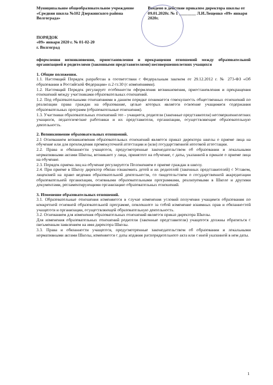Муниципальное общеобразовательное учреждение «Средняя школа №102 Дзержинского района Волгограда»
Введено в действие приказом директора школы от 09.01.2020г. № 1 ________ Л.И.Лещенко «09» января 2020г.
ПОРЯДОК
«09» января 2020 г. № 01-02-20
г. Волгоград
оформления возникновения, приостановления и прекращения отношений между образовательной организацией и родителями (законными представителями) несовершеннолетних учащихся
1. Общие положения.
1.1. Настоящий Порядок разработан в соответствии с Федеральным законом от 29.12.2012 г. № 273-ФЗ «Об образовании в Российской Федерации» п.2 ст.30 (с изменениями).
1.2. Настоящий Порядок регулирует особенности оформления возникновения, приостановления и прекращения отношений между участниками образовательных отношений.
1.2. Под образовательными отношениями в данном порядке понимается совокупность общественных отношений по реализации права граждан на образование, целью которых является освоение учащимися содержания образовательных программ (образовательные отношения).
1.3. Участники образовательных отношений это - учащиеся, родители (законные представители) несовершеннолетних учащихся, педагогические работники и их представители, организации, осуществляющие образовательную деятельность.
2. Возникновение образовательных отношений.
2.1 Основанием возникновения образовательных отношений является приказ директора школы о приеме лица на обучение или для прохождения промежуточной аттестации и (или) государственной итоговой аттестации.
2.2. Права и обязанности учащегося, предусмотренные законодательством об образовании и локальными нормативными актами Школы, возникают у лица, принятого на обучение, с даты, указанной в приказе о приеме лица на обучение.
2.3. Порядок приема лиц на обучение регулируется Положением о приеме граждан в школу.
2.4. При приеме в Школу директор обязан ознакомить детей и их родителей (законных представителей) с Уставом, лицензией на право ведения образовательной деятельности, со свидетельством о государственной аккредитации образовательной организации, основными образовательными программами, реализуемыми в Школе и другими документами, регламентирующими организацию образовательных отношений.
3. Изменение образовательных отношений.
3.1. Образовательные отношения изменяются в случае изменения условий получения учащимся образования по конкретной основной образовательной программе, повлекшего за собой изменение взаимных прав и обязанностей учащегося и организации, осуществляющей образовательную деятельность.
3.2. Основанием для изменения образовательных отношений является приказ директора Школы.
Для изменения образовательных отношений родители (законные представители) учащегося должны обратиться с письменным заявлением на имя директора Школы.
3.3. Права и обязанности учащегося, предусмотренные законодательством об образовании и локальными нормативными актами Школы, изменяются с даты издания распорядительного акта или с иной указанной в нем даты.
1